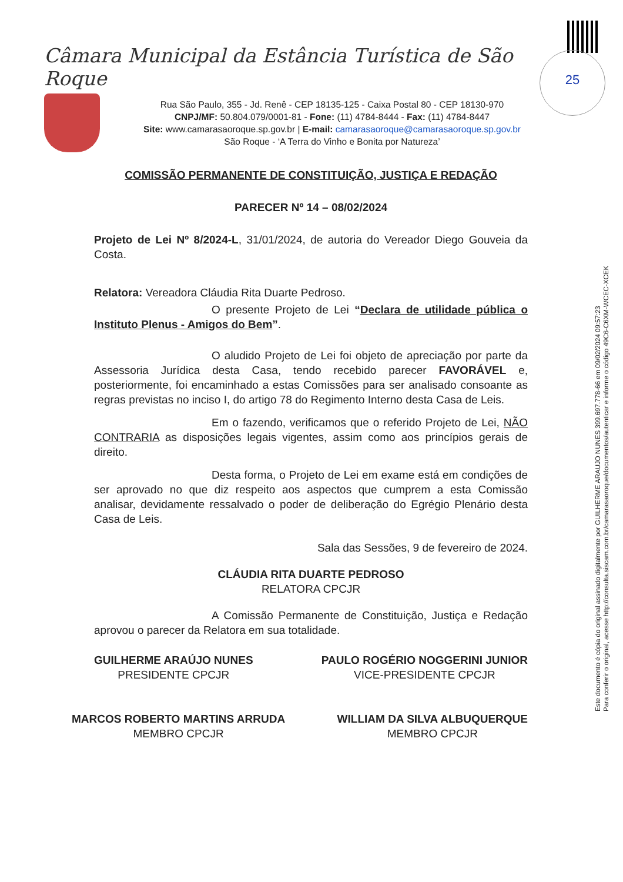25
Câmara Municipal da Estância Turística de São Roque
Rua São Paulo, 355 - Jd. Renê - CEP 18135-125 - Caixa Postal 80 - CEP 18130-970
CNPJ/MF: 50.804.079/0001-81 - Fone: (11) 4784-8444 - Fax: (11) 4784-8447
Site: www.camarasaoroque.sp.gov.br | E-mail: camarasaoroque@camarasaoroque.sp.gov.br
São Roque - ‘A Terra do Vinho e Bonita por Natureza’
Este documento é cópia do original assinado digitalmente por GUILHERME ARAUJO NUNES 399.697.778-66 em 09/02/2024 09:57:23
Para conferir o original, acesse http://consulta.siscam.com.br/camarasaoroque/documentos/autenticar e informe o código 49C6-C6XM-WCEC-XCEK
COMISSÃO PERMANENTE DE CONSTITUIÇÃO, JUSTIÇA E REDAÇÃO
PARECER Nº 14 – 08/02/2024
Projeto de Lei Nº 8/2024-L, 31/01/2024, de autoria do Vereador Diego Gouveia da Costa.
Relatora: Vereadora Cláudia Rita Duarte Pedroso.
O presente Projeto de Lei “Declara de utilidade pública o Instituto Plenus - Amigos do Bem”.
O aludido Projeto de Lei foi objeto de apreciação por parte da Assessoria Jurídica desta Casa, tendo recebido parecer FAVORÁVEL e, posteriormente, foi encaminhado a estas Comissões para ser analisado consoante as regras previstas no inciso I, do artigo 78 do Regimento Interno desta Casa de Leis.
Em o fazendo, verificamos que o referido Projeto de Lei, NÃO CONTRARIA as disposições legais vigentes, assim como aos princípios gerais de direito.
Desta forma, o Projeto de Lei em exame está em condições de ser aprovado no que diz respeito aos aspectos que cumprem a esta Comissão analisar, devidamente ressalvado o poder de deliberação do Egrégio Plenário desta Casa de Leis.
Sala das Sessões, 9 de fevereiro de 2024.
CLÁUDIA RITA DUARTE PEDROSO
RELATORA CPCJR
A Comissão Permanente de Constituição, Justiça e Redação aprovou o parecer da Relatora em sua totalidade.
GUILHERME ARAÚJO NUNES
PRESIDENTE CPCJR
PAULO ROGÉRIO NOGGERINI JUNIOR
VICE-PRESIDENTE CPCJR
MARCOS ROBERTO MARTINS ARRUDA
MEMBRO CPCJR
WILLIAM DA SILVA ALBUQUERQUE
MEMBRO CPCJR